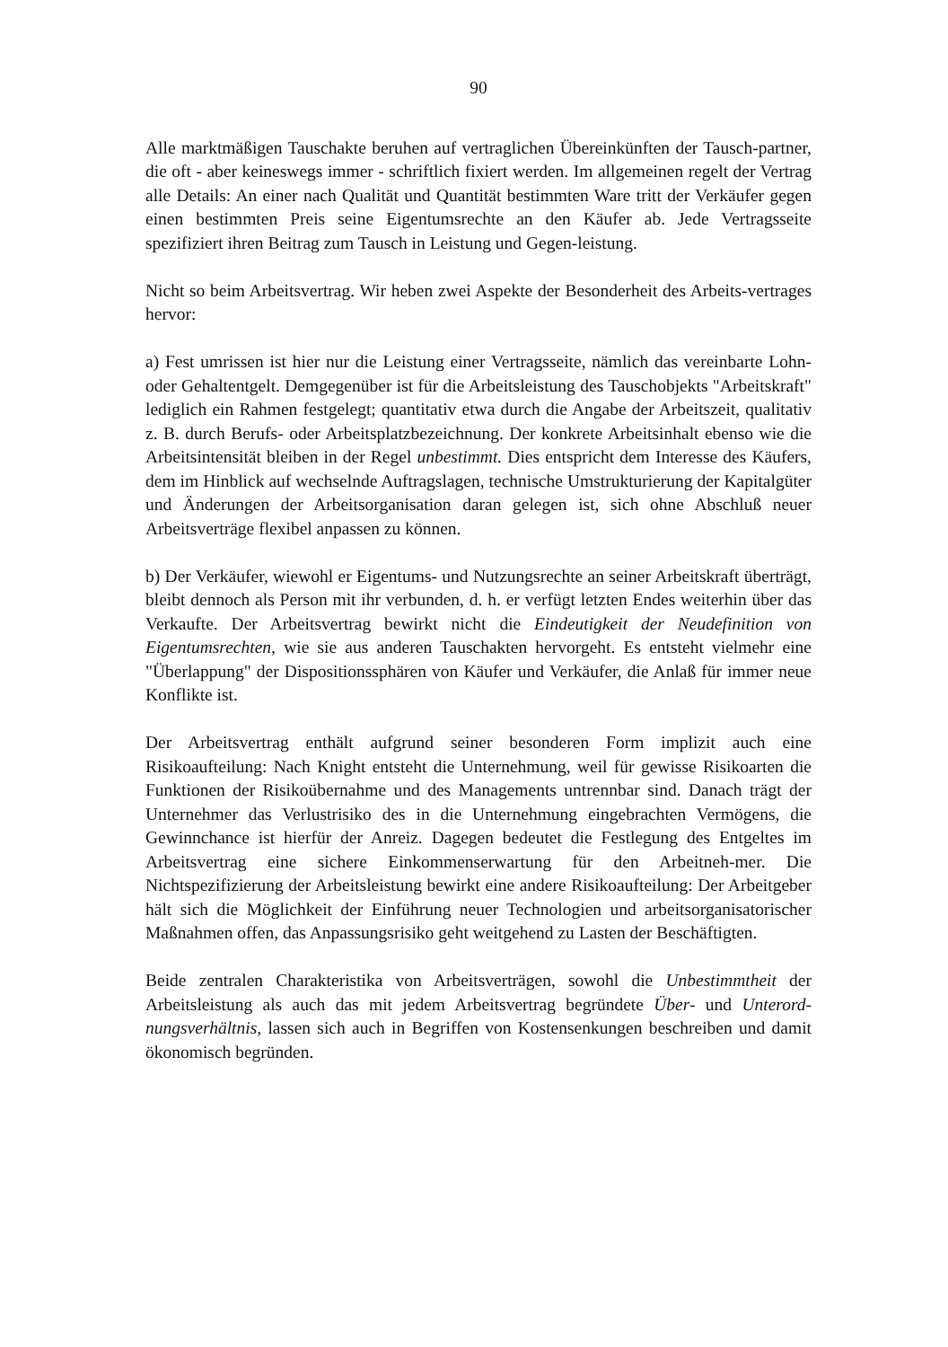90
Alle marktmäßigen Tauschakte beruhen auf vertraglichen Übereinkünften der Tausch-partner, die oft - aber keineswegs immer - schriftlich fixiert werden. Im allgemeinen regelt der Vertrag alle Details: An einer nach Qualität und Quantität bestimmten Ware tritt der Verkäufer gegen einen bestimmten Preis seine Eigentumsrechte an den Käufer ab. Jede Vertragsseite spezifiziert ihren Beitrag zum Tausch in Leistung und Gegen-leistung.
Nicht so beim Arbeitsvertrag. Wir heben zwei Aspekte der Besonderheit des Arbeits-vertrages hervor:
a) Fest umrissen ist hier nur die Leistung einer Vertragsseite, nämlich das vereinbarte Lohn- oder Gehaltentgelt. Demgegenüber ist für die Arbeitsleistung des Tauschobjekts "Arbeitskraft" lediglich ein Rahmen festgelegt; quantitativ etwa durch die Angabe der Arbeitszeit, qualitativ z. B. durch Berufs- oder Arbeitsplatzbezeichnung. Der konkrete Arbeitsinhalt ebenso wie die Arbeitsintensität bleiben in der Regel unbestimmt. Dies entspricht dem Interesse des Käufers, dem im Hinblick auf wechselnde Auftragslagen, technische Umstrukturierung der Kapitalgüter und Änderungen der Arbeitsorganisation daran gelegen ist, sich ohne Abschluß neuer Arbeitsverträge flexibel anpassen zu können.
b) Der Verkäufer, wiewohl er Eigentums- und Nutzungsrechte an seiner Arbeitskraft überträgt, bleibt dennoch als Person mit ihr verbunden, d. h. er verfügt letzten Endes weiterhin über das Verkaufte. Der Arbeitsvertrag bewirkt nicht die Eindeutigkeit der Neudefinition von Eigentumsrechten, wie sie aus anderen Tauschakten hervorgeht. Es entsteht vielmehr eine "Überlappung" der Dispositionssphären von Käufer und Verkäufer, die Anlaß für immer neue Konflikte ist.
Der Arbeitsvertrag enthält aufgrund seiner besonderen Form implizit auch eine Risikoaufteilung: Nach Knight entsteht die Unternehmung, weil für gewisse Risikoarten die Funktionen der Risikoübernahme und des Managements untrennbar sind. Danach trägt der Unternehmer das Verlustrisiko des in die Unternehmung eingebrachten Vermögens, die Gewinnchance ist hierfür der Anreiz. Dagegen bedeutet die Festlegung des Entgeltes im Arbeitsvertrag eine sichere Einkommenserwartung für den Arbeitneh-mer. Die Nichtspezifizierung der Arbeitsleistung bewirkt eine andere Risikoaufteilung: Der Arbeitgeber hält sich die Möglichkeit der Einführung neuer Technologien und arbeitsorganisatorischer Maßnahmen offen, das Anpassungsrisiko geht weitgehend zu Lasten der Beschäftigten.
Beide zentralen Charakteristika von Arbeitsverträgen, sowohl die Unbestimmtheit der Arbeitsleistung als auch das mit jedem Arbeitsvertrag begründete Über- und Unterord-nungsverhältnis, lassen sich auch in Begriffen von Kostensenkungen beschreiben und damit ökonomisch begründen.